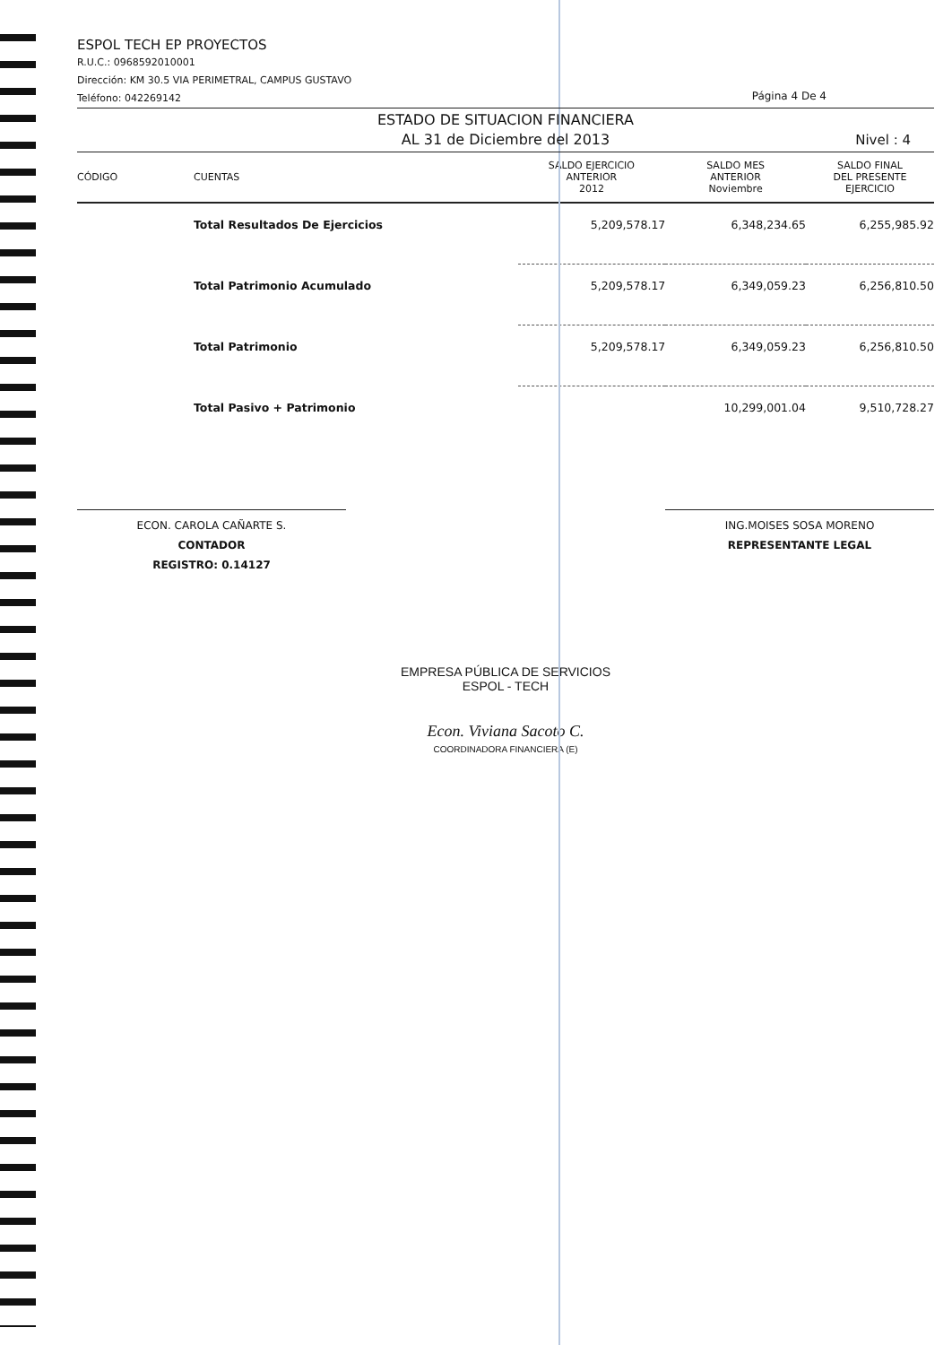ESPOL TECH EP PROYECTOS
R.U.C.: 0968592010001
Dirección: KM 30.5 VIA PERIMETRAL, CAMPUS GUSTAVO
Teléfono: 042269142
Página 4 De 4
ESTADO DE SITUACION FINANCIERA
AL 31 de Diciembre del 2013
Nivel : 4
| CÓDIGO | CUENTAS | SALDO EJERCICIO ANTERIOR 2012 | SALDO MES ANTERIOR Noviembre | SALDO FINAL DEL PRESENTE EJERCICIO |
| --- | --- | --- | --- | --- |
| | Total Resultados De Ejercicios | 5,209,578.17 | 6,348,234.65 | 6,255,985.92 |
| | Total Patrimonio Acumulado | 5,209,578.17 | 6,349,059.23 | 6,256,810.50 |
| | Total Patrimonio | 5,209,578.17 | 6,349,059.23 | 6,256,810.50 |
| | Total Pasivo + Patrimonio | | 10,299,001.04 | 9,510,728.27 |
ECON. CAROLA CAÑARTE S.
CONTADOR
REGISTRO: 0.14127
ING.MOISES SOSA MORENO
REPRESENTANTE LEGAL
EMPRESA PÚBLICA DE SERVICIOS
ESPOL - TECH
Econ. Viviana Sacoto C.
COORDINADORA FINANCIERA (E)